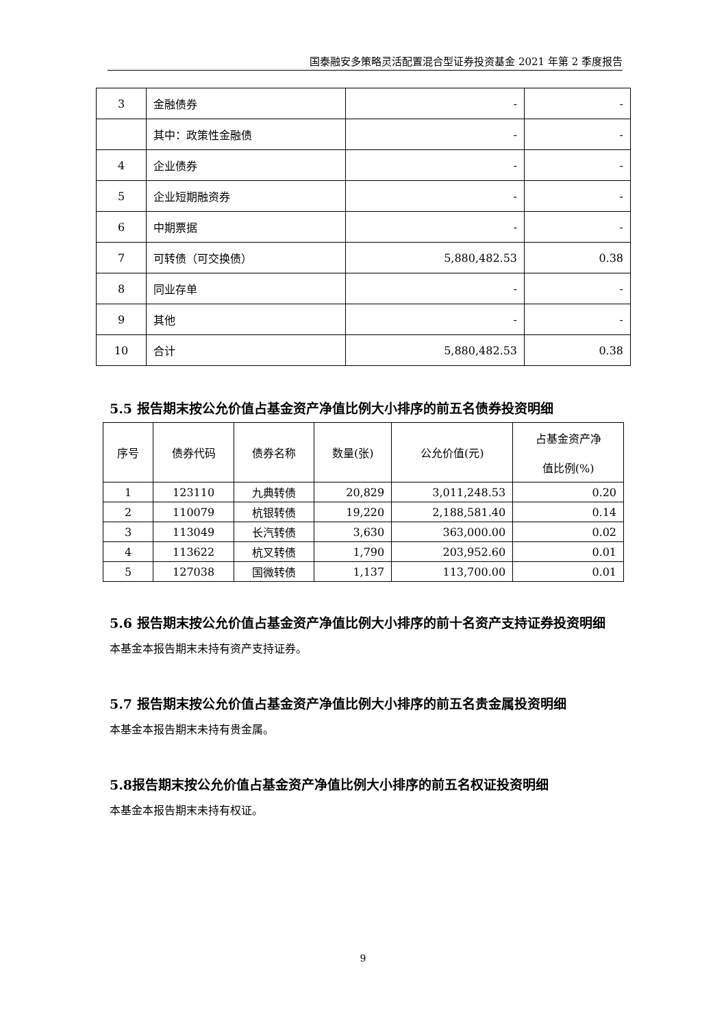国泰融安多策略灵活配置混合型证券投资基金 2021 年第 2 季度报告
| 3 | 金融债券 | - | - |
| | 其中：政策性金融债 | - | - |
| 4 | 企业债券 | - | - |
| 5 | 企业短期融资券 | - | - |
| 6 | 中期票据 | - | - |
| 7 | 可转债（可交换债） | 5,880,482.53 | 0.38 |
| 8 | 同业存单 | - | - |
| 9 | 其他 | - | - |
| 10 | 合计 | 5,880,482.53 | 0.38 |
5.5 报告期末按公允价值占基金资产净值比例大小排序的前五名债券投资明细
| 序号 | 债券代码 | 债券名称 | 数量(张) | 公允价值(元) | 占基金资产净 值比例(%) |
| --- | --- | --- | --- | --- | --- |
| 1 | 123110 | 九典转债 | 20,829 | 3,011,248.53 | 0.20 |
| 2 | 110079 | 杭银转债 | 19,220 | 2,188,581.40 | 0.14 |
| 3 | 113049 | 长汽转债 | 3,630 | 363,000.00 | 0.02 |
| 4 | 113622 | 杭叉转债 | 1,790 | 203,952.60 | 0.01 |
| 5 | 127038 | 国微转债 | 1,137 | 113,700.00 | 0.01 |
5.6 报告期末按公允价值占基金资产净值比例大小排序的前十名资产支持证券投资明细
本基金本报告期末未持有资产支持证券。
5.7 报告期末按公允价值占基金资产净值比例大小排序的前五名贵金属投资明细
本基金本报告期末未持有贵金属。
5.8报告期末按公允价值占基金资产净值比例大小排序的前五名权证投资明细
本基金本报告期末未持有权证。
9